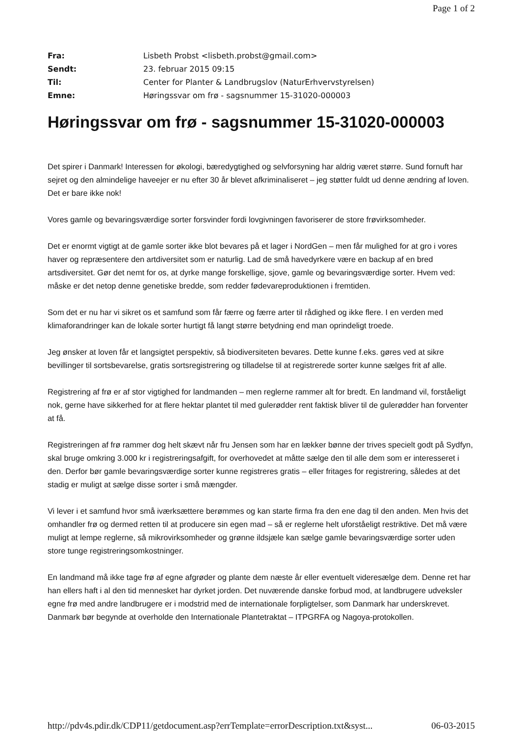Page 1 of 2
| Fra: | Lisbeth Probst <lisbeth.probst@gmail.com> |
| Sendt: | 23. februar 2015 09:15 |
| Til: | Center for Planter & Landbrugslov (NaturErhvervstyrelsen) |
| Emne: | Høringssvar om frø - sagsnummer 15-31020-000003 |
Høringssvar om frø - sagsnummer 15-31020-000003
Det spirer i Danmark! Interessen for økologi, bæredygtighed og selvforsyning har aldrig været større. Sund fornuft har sejret og den almindelige haveejer er nu efter 30 år blevet afkriminaliseret – jeg støtter fuldt ud denne ændring af loven.
Det er bare ikke nok!
Vores gamle og bevaringsværdige sorter forsvinder fordi lovgivningen favoriserer de store frøvirksomheder.
Det er enormt vigtigt at de gamle sorter ikke blot bevares på et lager i NordGen – men får mulighed for at gro i vores haver og repræsentere den artdiversitet som er naturlig. Lad de små havedyrkere være en backup af en bred artsdiversitet. Gør det nemt for os, at dyrke mange forskellige, sjove, gamle og bevaringsværdige sorter. Hvem ved: måske er det netop denne genetiske bredde, som redder fødevareproduktionen i fremtiden.
Som det er nu har vi sikret os et samfund som får færre og færre arter til rådighed og ikke flere. I en verden med klimaforandringer kan de lokale sorter hurtigt få langt større betydning end man oprindeligt troede.
Jeg ønsker at loven får et langsigtet perspektiv, så biodiversiteten bevares. Dette kunne f.eks. gøres ved at sikre bevillinger til sortsbevarelse, gratis sortsregistrering og tilladelse til at registrerede sorter kunne sælges frit af alle.
Registrering af frø er af stor vigtighed for landmanden – men reglerne rammer alt for bredt. En landmand vil, forståeligt nok, gerne have sikkerhed for at flere hektar plantet til med gulerødder rent faktisk bliver til de gulerødder han forventer at få.
Registreringen af frø rammer dog helt skævt når fru Jensen som har en lækker bønne der trives specielt godt på Sydfyn, skal bruge omkring 3.000 kr i registreringsafgift, for overhovedet at måtte sælge den til alle dem som er interesseret i den. Derfor bør gamle bevaringsværdige sorter kunne registreres gratis – eller fritages for registrering, således at det stadig er muligt at sælge disse sorter i små mængder.
Vi lever i et samfund hvor små iværksættere berømmes og kan starte firma fra den ene dag til den anden. Men hvis det omhandler frø og dermed retten til at producere sin egen mad – så er reglerne helt uforståeligt restriktive. Det må være muligt at lempe reglerne, så mikrovirksomheder og grønne ildsjæle kan sælge gamle bevaringsværdige sorter uden store tunge registreringsomkostninger.
En landmand må ikke tage frø af egne afgrøder og plante dem næste år eller eventuelt videresælge dem. Denne ret har han ellers haft i al den tid mennesket har dyrket jorden. Det nuværende danske forbud mod, at landbrugere udveksler egne frø med andre landbrugere er i modstrid med de internationale forpligtelser, som Danmark har underskrevet. Danmark bør begynde at overholde den Internationale Plantetraktat – ITPGRFA og Nagoya-protokollen.
http://pdv4s.pdir.dk/CDP11/getdocument.asp?errTemplate=errorDescription.txt&syst... 06-03-2015